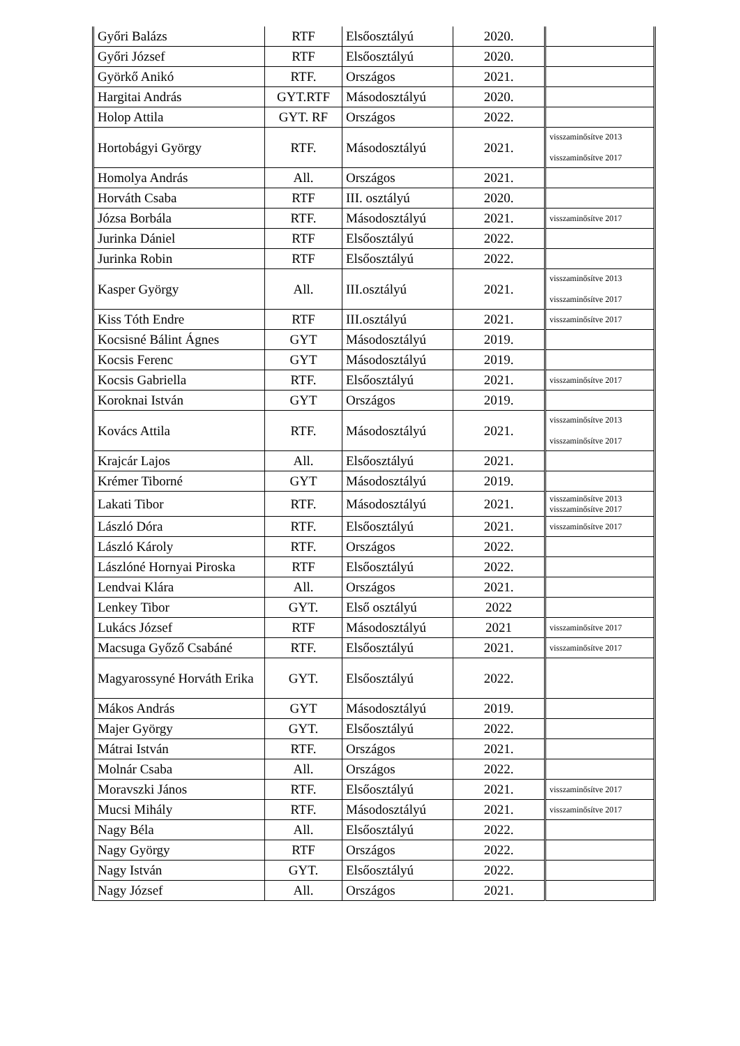| Győri Balázs | RTF | Elsőosztályú | 2020. | |
| Győri József | RTF | Elsőosztályú | 2020. | |
| Györkő Anikó | RTF. | Országos | 2021. | |
| Hargitai András | GYT.RTF | Másodosztályú | 2020. | |
| Holop Attila | GYT. RF | Országos | 2022. | |
| Hortobágyi György | RTF. | Másodosztályú | 2021. | visszaminősítve 2013 visszaminősítve 2017 |
| Homolya András | All. | Országos | 2021. | |
| Horváth Csaba | RTF | III. osztályú | 2020. | |
| Józsa Borbála | RTF. | Másodosztályú | 2021. | visszaminősítve 2017 |
| Jurinka Dániel | RTF | Elsőosztályú | 2022. | |
| Jurinka Robin | RTF | Elsőosztályú | 2022. | |
| Kasper György | All. | III.osztályú | 2021. | visszaminősítve 2013 visszaminősítve 2017 |
| Kiss Tóth Endre | RTF | III.osztályú | 2021. | visszaminősítve 2017 |
| Kocsisné Bálint Ágnes | GYT | Másodosztályú | 2019. | |
| Kocsis Ferenc | GYT | Másodosztályú | 2019. | |
| Kocsis Gabriella | RTF. | Elsőosztályú | 2021. | visszaminősítve 2017 |
| Koroknai István | GYT | Országos | 2019. | |
| Kovács Attila | RTF. | Másodosztályú | 2021. | visszaminősítve 2013 visszaminősítve 2017 |
| Krajcár Lajos | All. | Elsőosztályú | 2021. | |
| Krémer Tiborné | GYT | Másodosztályú | 2019. | |
| Lakati Tibor | RTF. | Másodosztályú | 2021. | visszaminősítve 2013 visszaminősítve 2017 |
| László Dóra | RTF. | Elsőosztályú | 2021. | visszaminősítve 2017 |
| László Károly | RTF. | Országos | 2022. | |
| Lászlóné Hornyai Piroska | RTF | Elsőosztályú | 2022. | |
| Lendvai Klára | All. | Országos | 2021. | |
| Lenkey Tibor | GYT. | Első osztályú | 2022 | |
| Lukács József | RTF | Másodosztályú | 2021 | visszaminősítve 2017 |
| Macsuga Győző Csabáné | RTF. | Elsőosztályú | 2021. | visszaminősítve 2017 |
| Magyarossyné Horváth Erika | GYT. | Elsőosztályú | 2022. | |
| Mákos András | GYT | Másodosztályú | 2019. | |
| Majer György | GYT. | Elsőosztályú | 2022. | |
| Mátrai István | RTF. | Országos | 2021. | |
| Molnár Csaba | All. | Országos | 2022. | |
| Moravszki János | RTF. | Elsőosztályú | 2021. | visszaminősítve 2017 |
| Mucsi Mihály | RTF. | Másodosztályú | 2021. | visszaminősítve 2017 |
| Nagy Béla | All. | Elsőosztályú | 2022. | |
| Nagy György | RTF | Országos | 2022. | |
| Nagy István | GYT. | Elsőosztályú | 2022. | |
| Nagy József | All. | Országos | 2021. | |